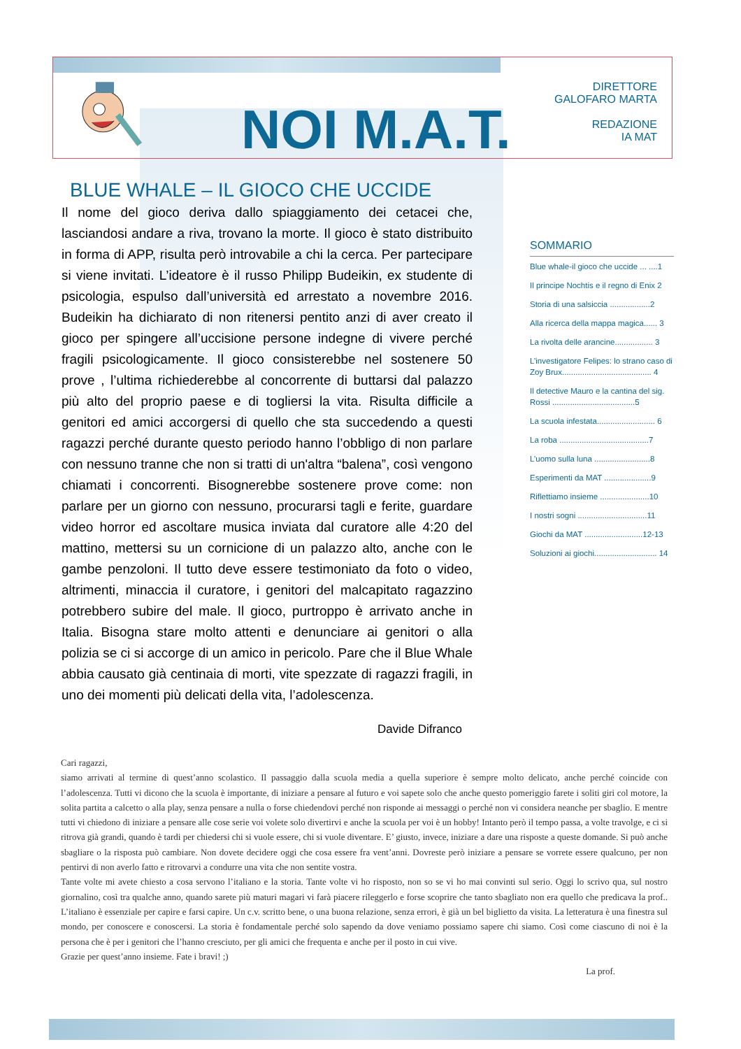NOI M.A.T.
DIRETTORE
GALOFARO MARTA
REDAZIONE
IA MAT
BLUE WHALE – IL GIOCO CHE UCCIDE
Il nome del gioco deriva dallo spiaggiamento dei cetacei che, lasciandosi andare a riva, trovano la morte. Il gioco è stato distribuito in forma di APP, risulta però introvabile a chi la cerca. Per partecipare si viene invitati. L’ideatore è il russo Philipp Budeikin, ex studente di psicologia, espulso dall’università ed arrestato a novembre 2016. Budeikin ha dichiarato di non ritenersi pentito anzi di aver creato il gioco per spingere all’uccisione persone indegne di vivere perché fragili psicologicamente. Il gioco consisterebbe nel sostenere 50 prove , l’ultima richiederebbe al concorrente di buttarsi dal palazzo più alto del proprio paese e di togliersi la vita. Risulta difficile a genitori ed amici accorgersi di quello che sta succedendo a questi ragazzi perché durante questo periodo hanno l’obbligo di non parlare con nessuno tranne che non si tratti di un'altra “balena”, così vengono chiamati i concorrenti. Bisognerebbe sostenere prove come: non parlare per un giorno con nessuno, procurarsi tagli e ferite, guardare video horror ed ascoltare musica inviata dal curatore alle 4:20 del mattino, mettersi su un cornicione di un palazzo alto, anche con le gambe penzoloni. Il tutto deve essere testimoniato da foto o video, altrimenti, minaccia il curatore, i genitori del malcapitato ragazzino potrebbero subire del male. Il gioco, purtroppo è arrivato anche in Italia. Bisogna stare molto attenti e denunciare ai genitori o alla polizia se ci si accorge di un amico in pericolo. Pare che il Blue Whale abbia causato già centinaia di morti, vite spezzate di ragazzi fragili, in uno dei momenti più delicati della vita, l’adolescenza.
Davide Difranco
SOMMARIO
Blue whale-il gioco che uccide ... ....1
Il principe Nochtis e il regno di Enix 2
Storia di una salsiccia ..................2
Alla ricerca della mappa magica...... 3
La rivolta delle arancine................. 3
L’investigatore Felipes: lo strano caso di Zoy Brux........................................ 4
Il detective Mauro e la cantina del sig. Rossi .....................................5
La scuola infestata.......................... 6
La roba ........................................7
L’uomo sulla luna .........................8
Esperimenti da MAT .....................9
Riflettiamo insieme ......................10
I nostri sogni ...............................11
Giochi da MAT ..........................12-13
Soluzioni ai giochi............................ 14
Cari ragazzi,
siamo arrivati al termine di quest’anno scolastico. Il passaggio dalla scuola media a quella superiore è sempre molto delicato, anche perché coincide con l’adolescenza. Tutti vi dicono che la scuola è importante, di iniziare a pensare al futuro e voi sapete solo che anche questo pomeriggio farete i soliti giri col motore, la solita partita a calcetto o alla play, senza pensare a nulla o forse chiedendovi perché non risponde ai messaggi o perché non vi considera neanche per sbaglio. E mentre tutti vi chiedono di iniziare a pensare alle cose serie voi volete solo divertirvi e anche la scuola per voi è un hobby! Intanto però il tempo passa, a volte travolge, e ci si ritrova già grandi, quando è tardi per chiedersi chi si vuole essere, chi si vuole diventare. E’ giusto, invece, iniziare a dare una risposte a queste domande. Si può anche sbagliare o la risposta può cambiare. Non dovete decidere oggi che cosa essere fra vent’anni. Dovreste però iniziare a pensare se vorrete essere qualcuno, per non pentirvi di non averlo fatto e ritrovarvi a condurre una vita che non sentite vostra.
Tante volte mi avete chiesto a cosa servono l’italiano e la storia. Tante volte vi ho risposto, non so se vi ho mai convinti sul serio. Oggi lo scrivo qua, sul nostro giornalino, così tra qualche anno, quando sarete più maturi magari vi farà piacere rileggerlo e forse scoprire che tanto sbagliato non era quello che predicava la prof.. L’italiano è essenziale per capire e farsi capire. Un c.v. scritto bene, o una buona relazione, senza errori, è già un bel biglietto da visita. La letteratura è una finestra sul mondo, per conoscere e conoscersi. La storia è fondamentale perché solo sapendo da dove veniamo possiamo sapere chi siamo. Così come ciascuno di noi è la persona che è per i genitori che l’hanno cresciuto, per gli amici che frequenta e anche per il posto in cui vive.
Grazie per quest’anno insieme. Fate i bravi! ;)
La prof.